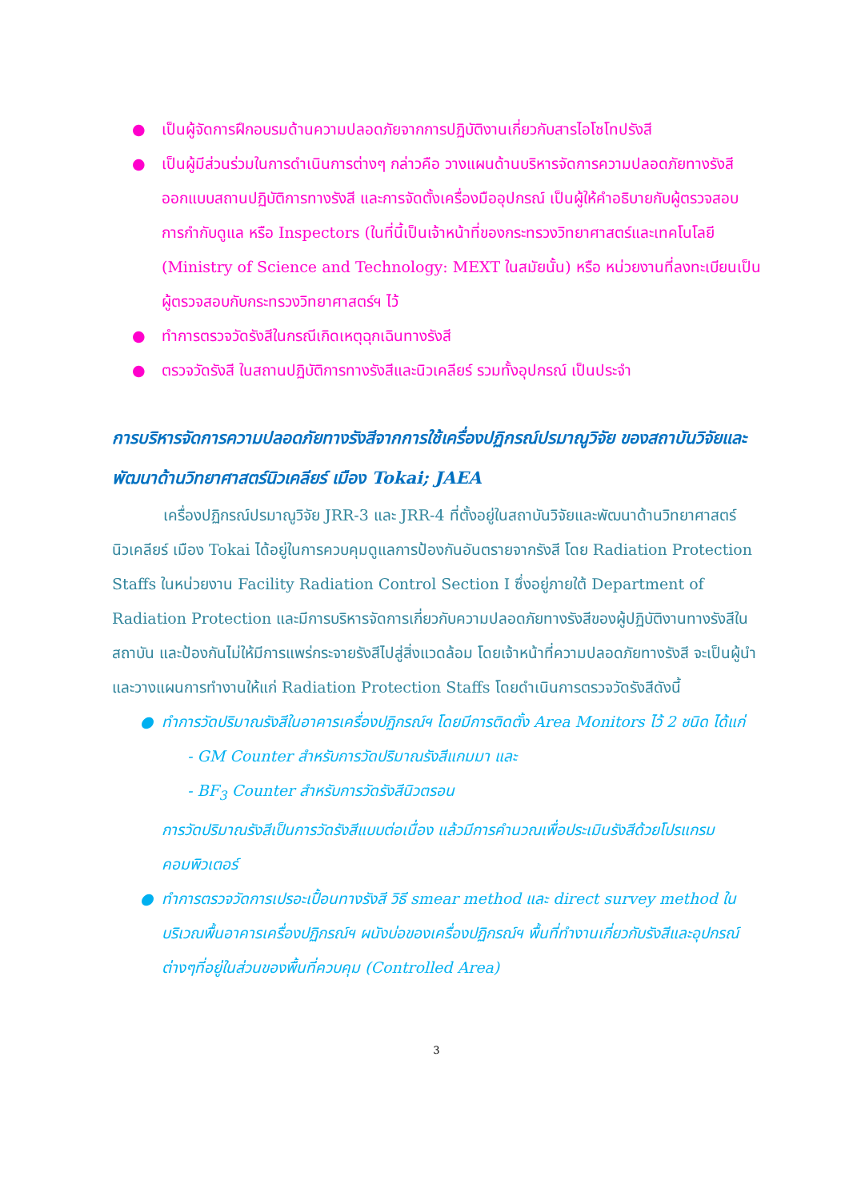● เป็นผู้จัดการฝึกอบรมด้านความปลอดภัยจากการปฏิบัติงานเกี่ยวกับสารไอโซโทปรังสี
● เป็นผู้มีส่วนร่วมในการดำเนินการต่างๆ กล่าวคือ วางแผนด้านบริหารจัดการความปลอดภัยทางรังสี ออกแบบสถานปฏิบัติการทางรังสี และการจัดตั้งเครื่องมืออุปกรณ์ เป็นผู้ให้คำอธิบายกับผู้ตรวจสอบการกำกับดูแล หรือ Inspectors (ในที่นี้เป็นเจ้าหน้าที่ของกระทรวงวิทยาศาสตร์และเทคโนโลยี (Ministry of Science and Technology: MEXT ในสมัยนั้น) หรือ หน่วยงานที่ลงทะเบียนเป็นผู้ตรวจสอบกับกระทรวงวิทยาศาสตร์ฯ ไว้
● ทำการตรวจวัดรังสีในกรณีเกิดเหตุฉุกเฉินทางรังสี
● ตรวจวัดรังสี ในสถานปฏิบัติการทางรังสีและนิวเคลียร์ รวมทั้งอุปกรณ์ เป็นประจำ
การบริหารจัดการความปลอดภัยทางรังสีจากการใช้เครื่องปฏิกรณ์ปรมาณูวิจัย ของสถาบันวิจัยและพัฒนาด้านวิทยาศาสตร์นิวเคลียร์ เมือง Tokai; JAEA
เครื่องปฏิกรณ์ปรมาณูวิจัย JRR-3 และ JRR-4 ที่ตั้งอยู่ในสถาบันวิจัยและพัฒนาด้านวิทยาศาสตร์นิวเคลียร์ เมือง Tokai ได้อยู่ในการควบคุมดูแลการป้องกันอันตรายจากรังสี โดย Radiation Protection Staffs ในหน่วยงาน Facility Radiation Control Section I ซึ่งอยู่ภายใต้ Department of Radiation Protection และมีการบริหารจัดการเกี่ยวกับความปลอดภัยทางรังสีของผู้ปฏิบัติงานทางรังสีในสถาบัน และป้องกันไม่ให้มีการแพร่กระจายรังสีไปสู่สิ่งแวดล้อม โดยเจ้าหน้าที่ความปลอดภัยทางรังสี จะเป็นผู้นำและวางแผนการทำงานให้แก่ Radiation Protection Staffs โดยดำเนินการตรวจวัดรังสีดังนี้
● ทำการวัดปริมาณรังสีในอาคารเครื่องปฏิกรณ์ฯ โดยมีการติดตั้ง Area Monitors ไว้ 2 ชนิด ได้แก่
- GM Counter สำหรับการวัดปริมาณรังสีแกมมา และ
- BF<sub>3</sub> Counter สำหรับการวัดรังสีนิวตรอน
การวัดปริมาณรังสีเป็นการวัดรังสีแบบต่อเนื่อง แล้วมีการคำนวณเพื่อประเมินรังสีด้วยโปรแกรมคอมพิวเตอร์
● ทำการตรวจวัดการเปรอะเปื้อนทางรังสี วิธี smear method และ direct survey method ในบริเวณพื้นอาคารเครื่องปฏิกรณ์ฯ ผนังบ่อของเครื่องปฏิกรณ์ฯ พื้นที่ทำงานเกี่ยวกับรังสีและอุปกรณ์ต่างๆที่อยู่ในส่วนของพื้นที่ควบคุม (Controlled Area)
3